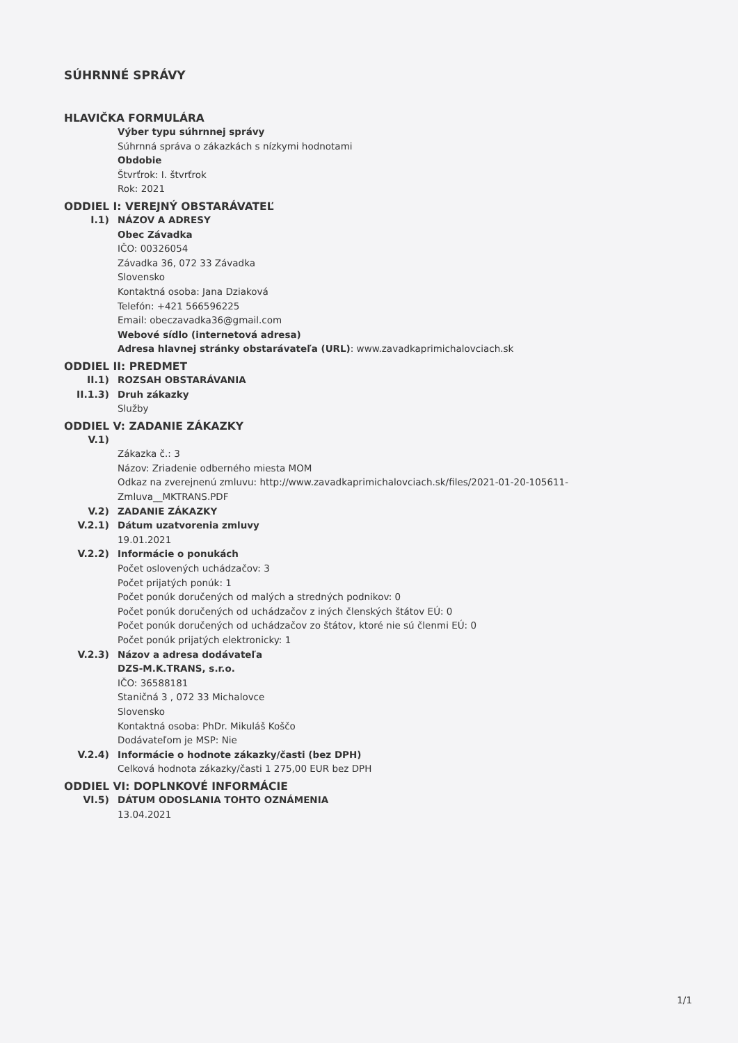SÚHRNNÉ SPRÁVY
HLAVIČKA FORMULÁRA
Výber typu súhrnnej správy
Súhrnná správa o zákazkách s nízkymi hodnotami
Obdobie
Štvrťrok: I. štvrťrok
Rok: 2021
ODDIEL I: VEREJNÝ OBSTARÁVATEĽ
I.1) NÁZOV A ADRESY
Obec Závadka
IČO: 00326054
Závadka 36, 072 33 Závadka
Slovensko
Kontaktná osoba: Jana Dziaková
Telefón: +421 566596225
Email: obeczavadka36@gmail.com
Webové sídlo (internetová adresa)
Adresa hlavnej stránky obstarávateľa (URL): www.zavadkaprimichalovciach.sk
ODDIEL II: PREDMET
II.1) ROZSAH OBSTARÁVANIA
II.1.3) Druh zákazky
Služby
ODDIEL V: ZADANIE ZÁKAZKY
V.1)
Zákazka č.: 3
Názov: Zriadenie odberného miesta MOM
Odkaz na zverejnenú zmluvu: http://www.zavadkaprimichalovciach.sk/files/2021-01-20-105611-
Zmluva__MKTRANS.PDF
V.2) ZADANIE ZÁKAZKY
V.2.1) Dátum uzatvorenia zmluvy
19.01.2021
V.2.2) Informácie o ponukách
Počet oslovených uchádzačov: 3
Počet prijatých ponúk: 1
Počet ponúk doručených od malých a stredných podnikov: 0
Počet ponúk doručených od uchádzačov z iných členských štátov EÚ: 0
Počet ponúk doručených od uchádzačov zo štátov, ktoré nie sú členmi EÚ: 0
Počet ponúk prijatých elektronicky: 1
V.2.3) Názov a adresa dodávateľa
DZS-M.K.TRANS, s.r.o.
IČO: 36588181
Staničná 3 , 072 33 Michalovce
Slovensko
Kontaktná osoba: PhDr. Mikuláš Koščo
Dodávateľom je MSP: Nie
V.2.4) Informácie o hodnote zákazky/časti (bez DPH)
Celková hodnota zákazky/časti 1 275,00 EUR bez DPH
ODDIEL VI: DOPLNKOVÉ INFORMÁCIE
VI.5) DÁTUM ODOSLANIA TOHTO OZNÁMENIA
13.04.2021
1/1